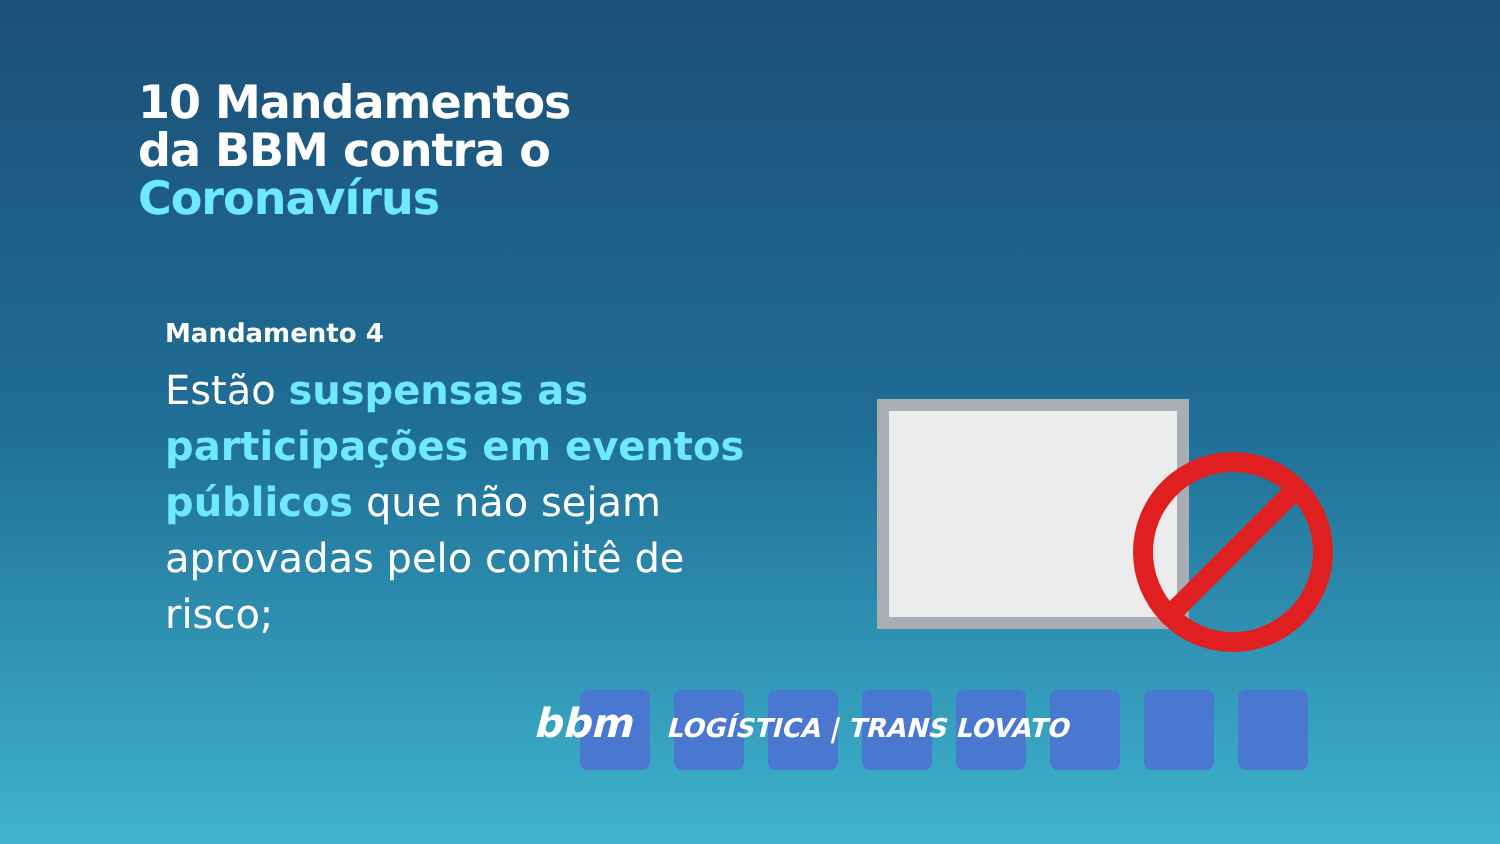10 Mandamentos
da BBM contra o
Coronavírus
Mandamento 4
Estão suspensas as participações em eventos públicos que não sejam aprovadas pelo comitê de risco;
bbm LOGÍSTICA | TRANS LOVATO